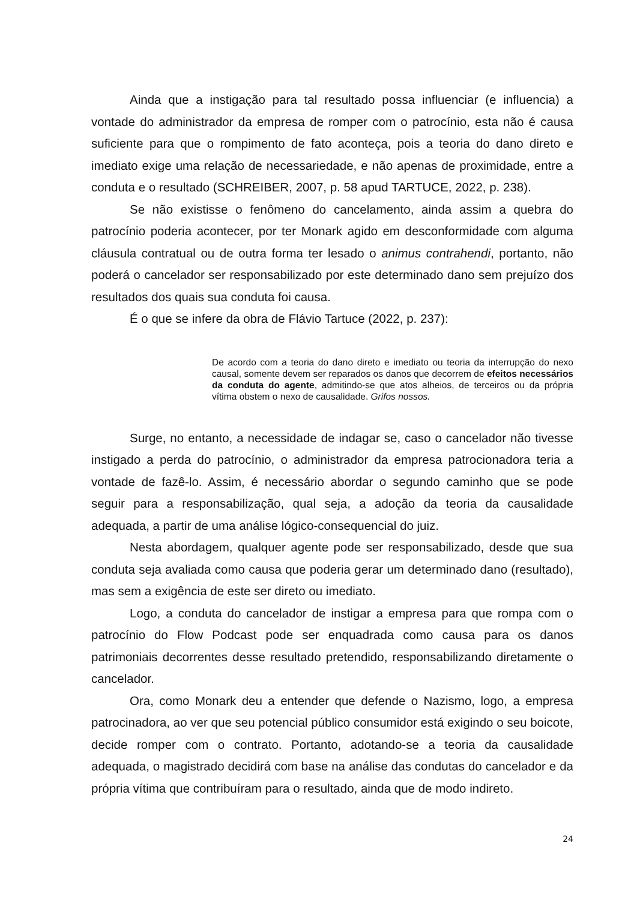Ainda que a instigação para tal resultado possa influenciar (e influencia) a vontade do administrador da empresa de romper com o patrocínio, esta não é causa suficiente para que o rompimento de fato aconteça, pois a teoria do dano direto e imediato exige uma relação de necessariedade, e não apenas de proximidade, entre a conduta e o resultado (SCHREIBER, 2007, p. 58 apud TARTUCE, 2022, p. 238).
Se não existisse o fenômeno do cancelamento, ainda assim a quebra do patrocínio poderia acontecer, por ter Monark agido em desconformidade com alguma cláusula contratual ou de outra forma ter lesado o animus contrahendi, portanto, não poderá o cancelador ser responsabilizado por este determinado dano sem prejuízo dos resultados dos quais sua conduta foi causa.
É o que se infere da obra de Flávio Tartuce (2022, p. 237):
De acordo com a teoria do dano direto e imediato ou teoria da interrupção do nexo causal, somente devem ser reparados os danos que decorrem de efeitos necessários da conduta do agente, admitindo-se que atos alheios, de terceiros ou da própria vítima obstem o nexo de causalidade. Grifos nossos.
Surge, no entanto, a necessidade de indagar se, caso o cancelador não tivesse instigado a perda do patrocínio, o administrador da empresa patrocionadora teria a vontade de fazê-lo. Assim, é necessário abordar o segundo caminho que se pode seguir para a responsabilização, qual seja, a adoção da teoria da causalidade adequada, a partir de uma análise lógico-consequencial do juiz.
Nesta abordagem, qualquer agente pode ser responsabilizado, desde que sua conduta seja avaliada como causa que poderia gerar um determinado dano (resultado), mas sem a exigência de este ser direto ou imediato.
Logo, a conduta do cancelador de instigar a empresa para que rompa com o patrocínio do Flow Podcast pode ser enquadrada como causa para os danos patrimoniais decorrentes desse resultado pretendido, responsabilizando diretamente o cancelador.
Ora, como Monark deu a entender que defende o Nazismo, logo, a empresa patrocinadora, ao ver que seu potencial público consumidor está exigindo o seu boicote, decide romper com o contrato. Portanto, adotando-se a teoria da causalidade adequada, o magistrado decidirá com base na análise das condutas do cancelador e da própria vítima que contribuíram para o resultado, ainda que de modo indireto.
24